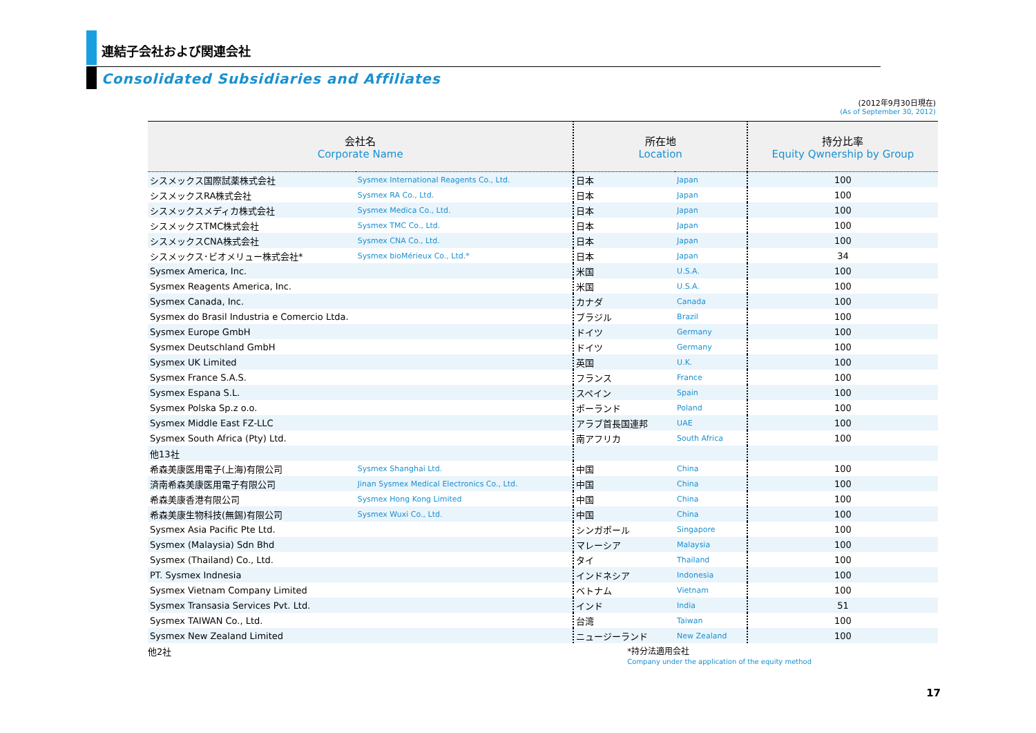連結子会社および関連会社
Consolidated Subsidiaries and Affiliates
(2012年9月30日現在)
(As of September 30, 2012)
| 会社名 Corporate Name | | 所在地 Location | | 持分比率 Equity Qwnership by Group |
| --- | --- | --- | --- | --- |
| シスメックス国際試薬株式会社 | Sysmex International Reagents Co., Ltd. | 日本 | Japan | 100 |
| シスメックスRA株式会社 | Sysmex RA Co., Ltd. | 日本 | Japan | 100 |
| シスメックスメディカ株式会社 | Sysmex Medica Co., Ltd. | 日本 | Japan | 100 |
| シスメックスTMC株式会社 | Sysmex TMC Co., Ltd. | 日本 | Japan | 100 |
| シスメックスCNA株式会社 | Sysmex CNA Co., Ltd. | 日本 | Japan | 100 |
| シスメックス･ビオメリュー株式会社* | Sysmex bioMérieux Co., Ltd.* | 日本 | Japan | 34 |
| Sysmex America, Inc. | | 米国 | U.S.A. | 100 |
| Sysmex Reagents America, Inc. | | 米国 | U.S.A. | 100 |
| Sysmex Canada, Inc. | | カナダ | Canada | 100 |
| Sysmex do Brasil Industria e Comercio Ltda. | | ブラジル | Brazil | 100 |
| Sysmex Europe GmbH | | ドイツ | Germany | 100 |
| Sysmex Deutschland GmbH | | ドイツ | Germany | 100 |
| Sysmex UK Limited | | 英国 | U.K. | 100 |
| Sysmex France S.A.S. | | フランス | France | 100 |
| Sysmex Espana S.L. | | スペイン | Spain | 100 |
| Sysmex Polska Sp.z o.o. | | ポーランド | Poland | 100 |
| Sysmex Middle East FZ-LLC | | アラブ首長国連邦 | UAE | 100 |
| Sysmex South Africa (Pty) Ltd. | | 南アフリカ | South Africa | 100 |
| 他13社 | | | | |
| 希森美康医用電子(上海)有限公司 | Sysmex Shanghai Ltd. | 中国 | China | 100 |
| 済南希森美康医用電子有限公司 | Jinan Sysmex Medical Electronics Co., Ltd. | 中国 | China | 100 |
| 希森美康香港有限公司 | Sysmex Hong Kong Limited | 中国 | China | 100 |
| 希森美康生物科技(無錫)有限公司 | Sysmex Wuxi Co., Ltd. | 中国 | China | 100 |
| Sysmex Asia Pacific Pte Ltd. | | シンガポール | Singapore | 100 |
| Sysmex (Malaysia) Sdn Bhd | | マレーシア | Malaysia | 100 |
| Sysmex (Thailand) Co., Ltd. | | タイ | Thailand | 100 |
| PT. Sysmex Indnesia | | インドネシア | Indonesia | 100 |
| Sysmex Vietnam Company Limited | | ベトナム | Vietnam | 100 |
| Sysmex Transasia Services Pvt. Ltd. | | インド | India | 51 |
| Sysmex TAIWAN Co., Ltd. | | 台湾 | Taiwan | 100 |
| Sysmex New Zealand Limited | | ニュージーランド | New Zealand | 100 |
他2社 *持分法適用会社
Company under the application of the equity method
17